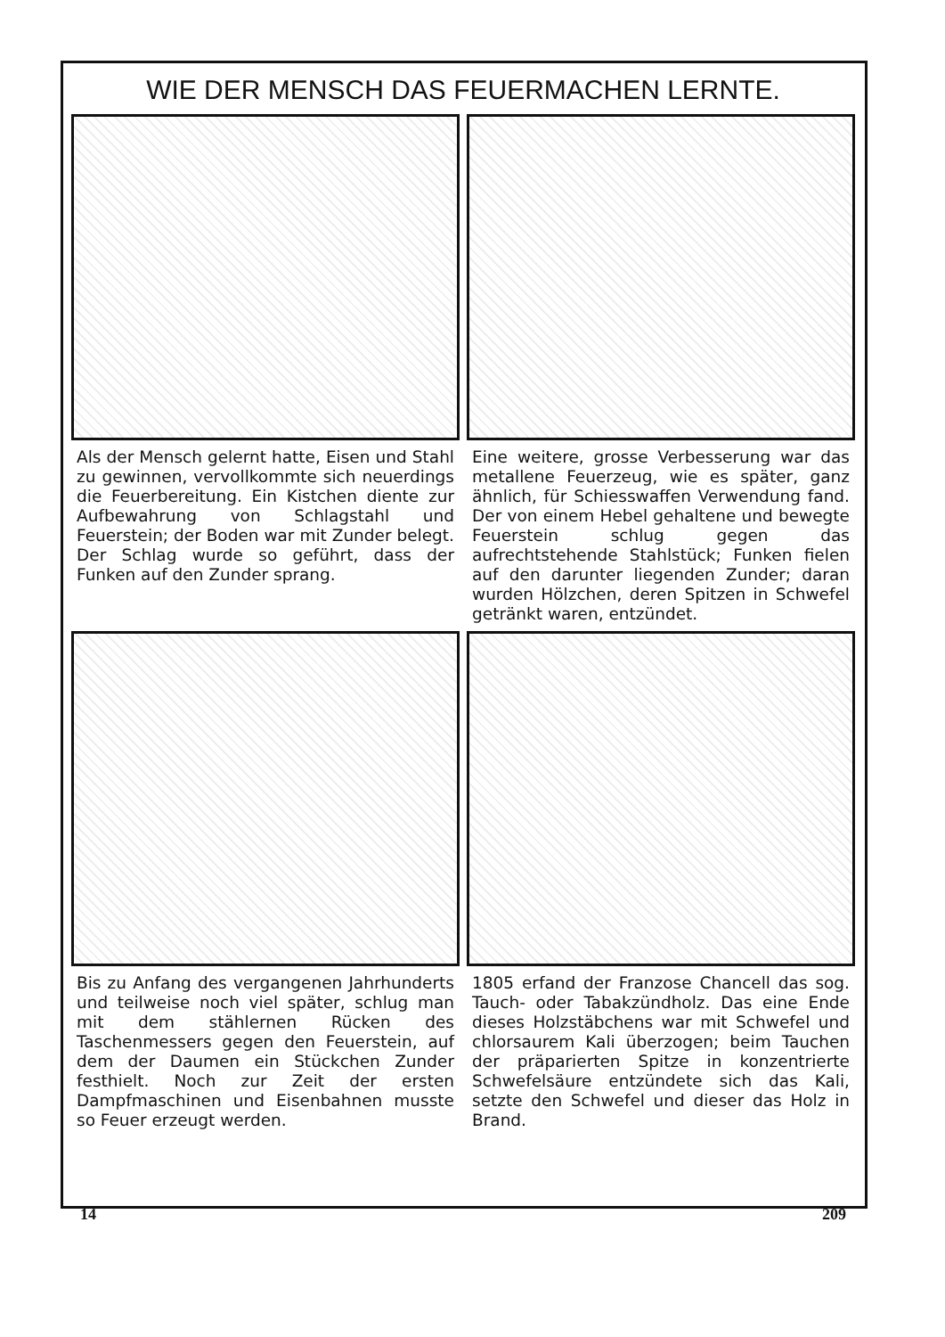WIE DER MENSCH DAS FEUERMACHEN LERNTE.
Als der Mensch gelernt hatte, Eisen und Stahl zu gewinnen, vervollkommte sich neuerdings die Feuerbereitung. Ein Kistchen diente zur Aufbewahrung von Schlagstahl und Feuerstein; der Boden war mit Zunder belegt. Der Schlag wurde so geführt, dass der Funken auf den Zunder sprang.
Eine weitere, grosse Verbesserung war das metallene Feuerzeug, wie es später, ganz ähnlich, für Schiesswaffen Verwendung fand. Der von einem Hebel gehaltene und bewegte Feuerstein schlug gegen das aufrechtstehende Stahlstück; Funken fielen auf den darunter liegenden Zunder; daran wurden Hölzchen, deren Spitzen in Schwefel getränkt waren, entzündet.
Bis zu Anfang des vergangenen Jahrhunderts und teilweise noch viel später, schlug man mit dem stählernen Rücken des Taschenmessers gegen den Feuerstein, auf dem der Daumen ein Stückchen Zunder festhielt. Noch zur Zeit der ersten Dampfmaschinen und Eisenbahnen musste so Feuer erzeugt werden.
1805 erfand der Franzose Chancell das sog. Tauch- oder Tabakzündholz. Das eine Ende dieses Holzstäbchens war mit Schwefel und chlorsaurem Kali überzogen; beim Tauchen der präparierten Spitze in konzentrierte Schwefelsäure entzündete sich das Kali, setzte den Schwefel und dieser das Holz in Brand.
14 209